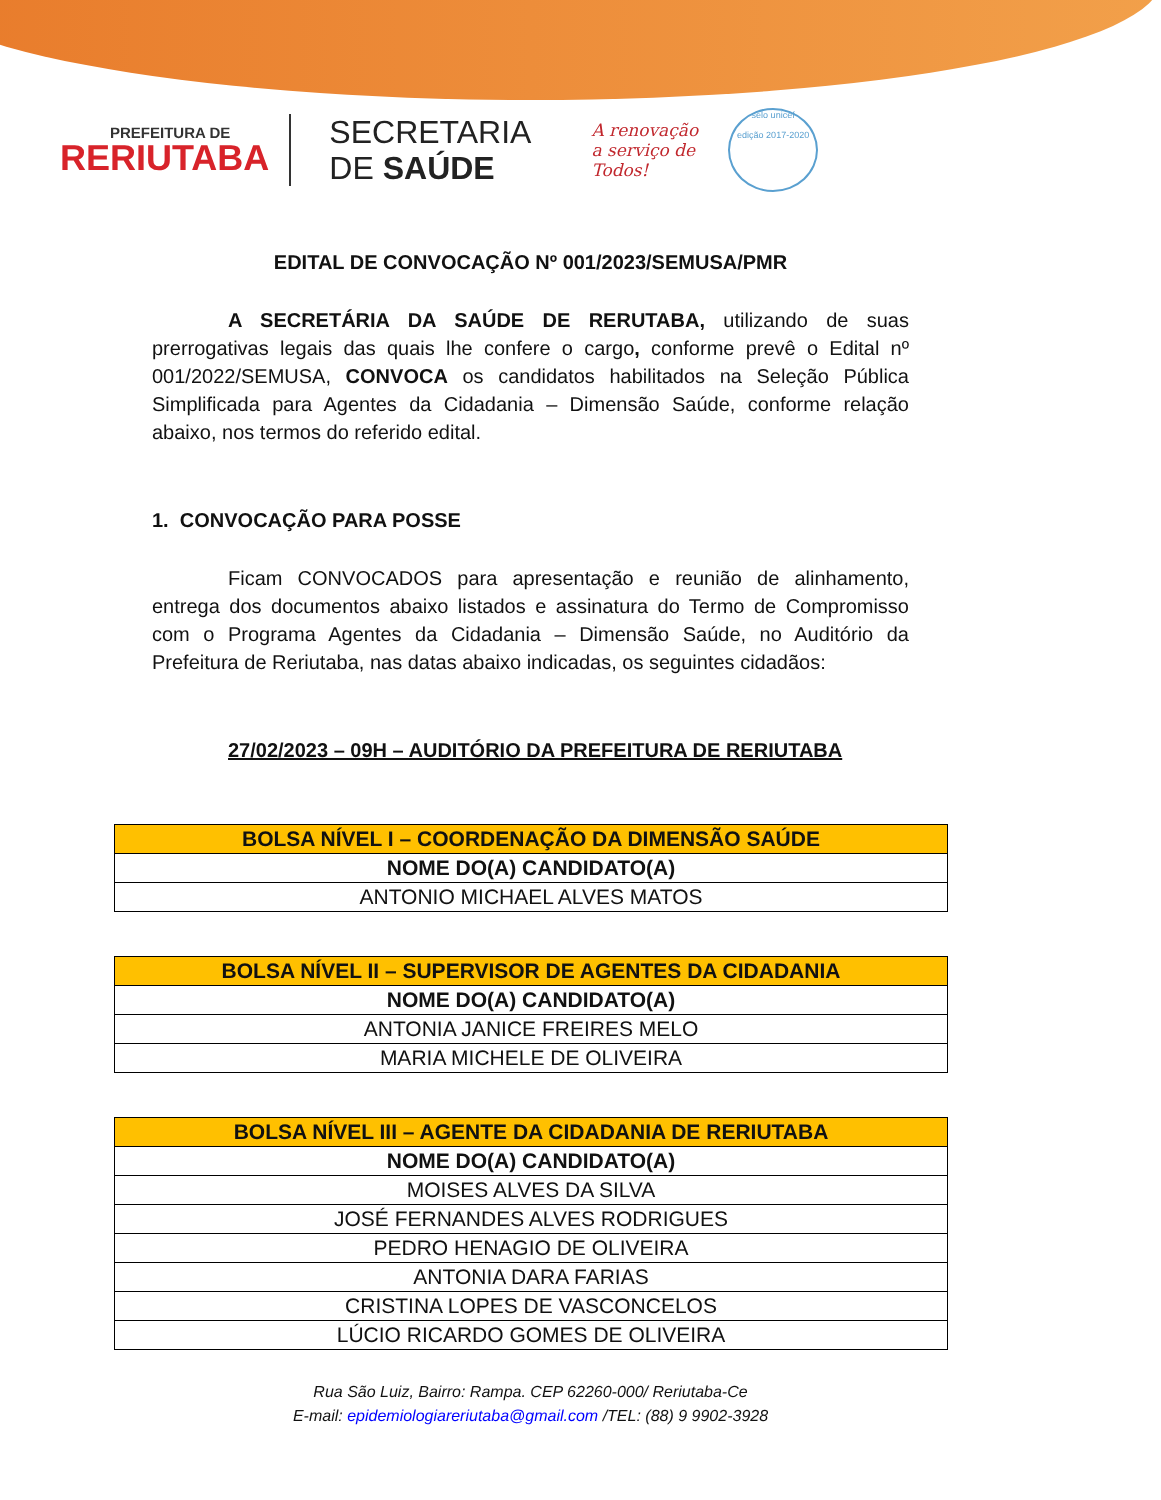PREFEITURA DE
RERIUTABA
SECRETARIA
DE SAÚDE
A renovação
a serviço de
Todos!
selo unicef
edição 2017-2020
EDITAL DE CONVOCAÇÃO Nº 001/2023/SEMUSA/PMR
A SECRETÁRIA DA SAÚDE DE RERUTABA, utilizando de suas prerrogativas legais das quais lhe confere o cargo, conforme prevê o Edital nº 001/2022/SEMUSA, CONVOCA os candidatos habilitados na Seleção Pública Simplificada para Agentes da Cidadania – Dimensão Saúde, conforme relação abaixo, nos termos do referido edital.
1. CONVOCAÇÃO PARA POSSE
Ficam CONVOCADOS para apresentação e reunião de alinhamento, entrega dos documentos abaixo listados e assinatura do Termo de Compromisso com o Programa Agentes da Cidadania – Dimensão Saúde, no Auditório da Prefeitura de Reriutaba, nas datas abaixo indicadas, os seguintes cidadãos:
27/02/2023 – 09H – AUDITÓRIO DA PREFEITURA DE RERIUTABA
| BOLSA NÍVEL I – COORDENAÇÃO DA DIMENSÃO SAÚDE |
| --- |
| NOME DO(A) CANDIDATO(A) |
| ANTONIO MICHAEL ALVES MATOS |
| BOLSA NÍVEL II – SUPERVISOR DE AGENTES DA CIDADANIA |
| --- |
| NOME DO(A) CANDIDATO(A) |
| ANTONIA JANICE FREIRES MELO |
| MARIA MICHELE DE OLIVEIRA |
| BOLSA NÍVEL III – AGENTE DA CIDADANIA DE RERIUTABA |
| --- |
| NOME DO(A) CANDIDATO(A) |
| MOISES ALVES DA SILVA |
| JOSÉ FERNANDES ALVES RODRIGUES |
| PEDRO HENAGIO DE OLIVEIRA |
| ANTONIA DARA FARIAS |
| CRISTINA LOPES DE VASCONCELOS |
| LÚCIO RICARDO GOMES DE OLIVEIRA |
Rua São Luiz, Bairro: Rampa. CEP 62260-000/ Reriutaba-Ce
E-mail: epidemiologiareriutaba@gmail.com /TEL: (88) 9 9902-3928